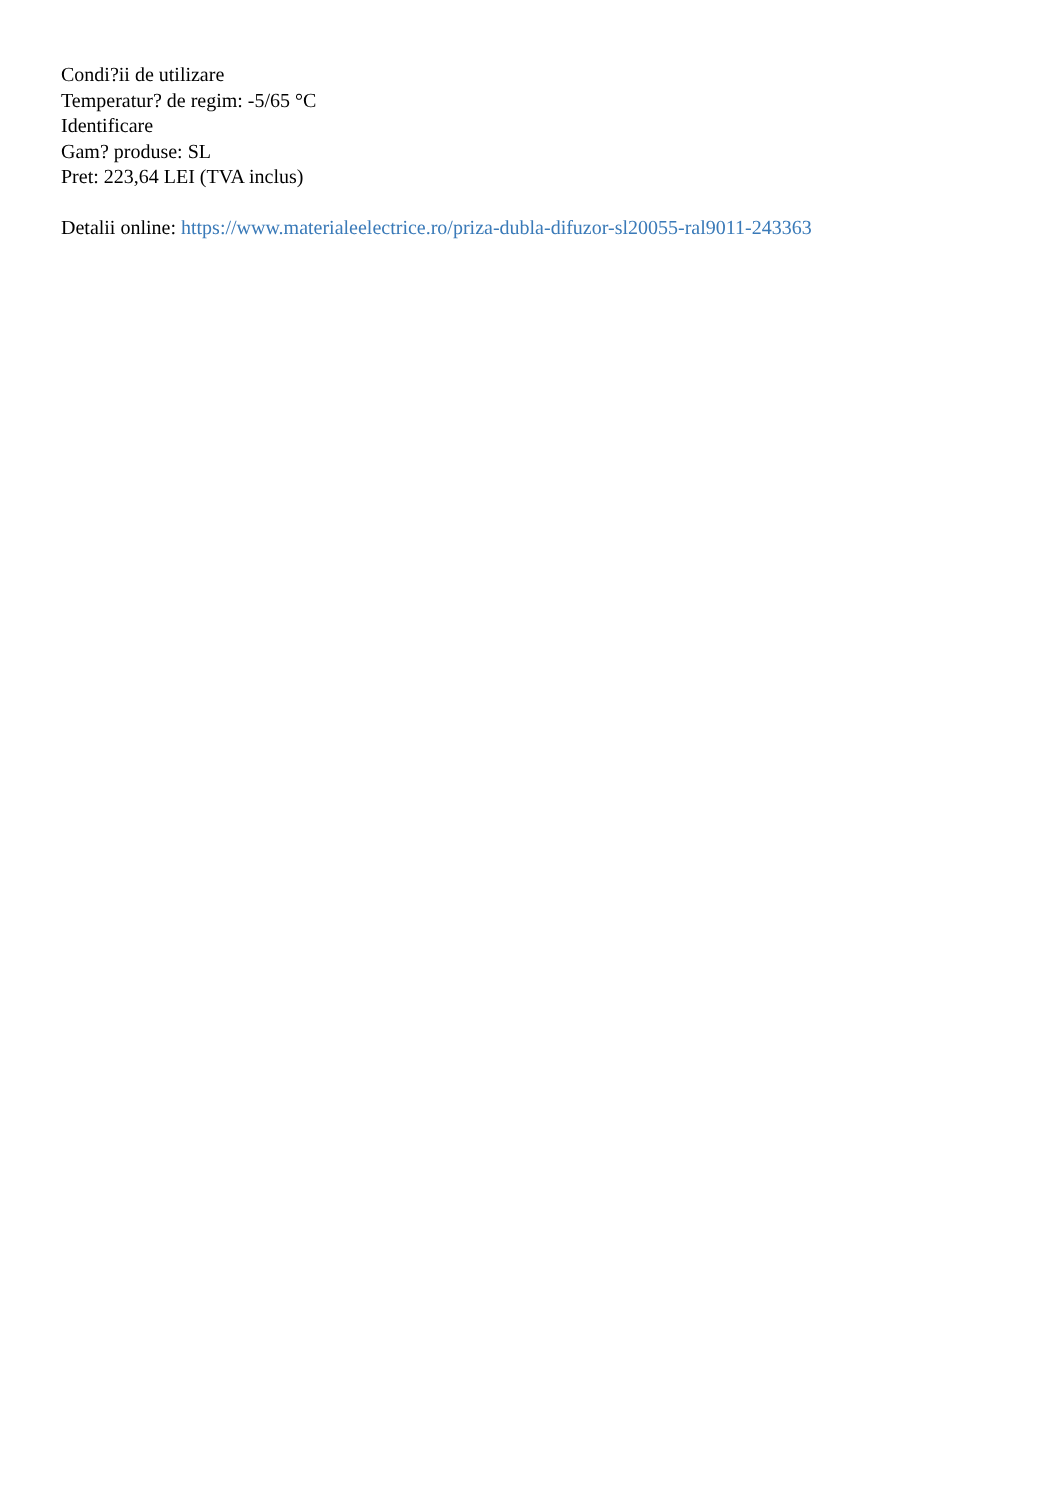Condi?ii de utilizare
Temperatur? de regim: -5/65 °C
Identificare
Gam? produse: SL
Pret: 223,64 LEI (TVA inclus)
Detalii online: https://www.materialeelectrice.ro/priza-dubla-difuzor-sl20055-ral9011-243363